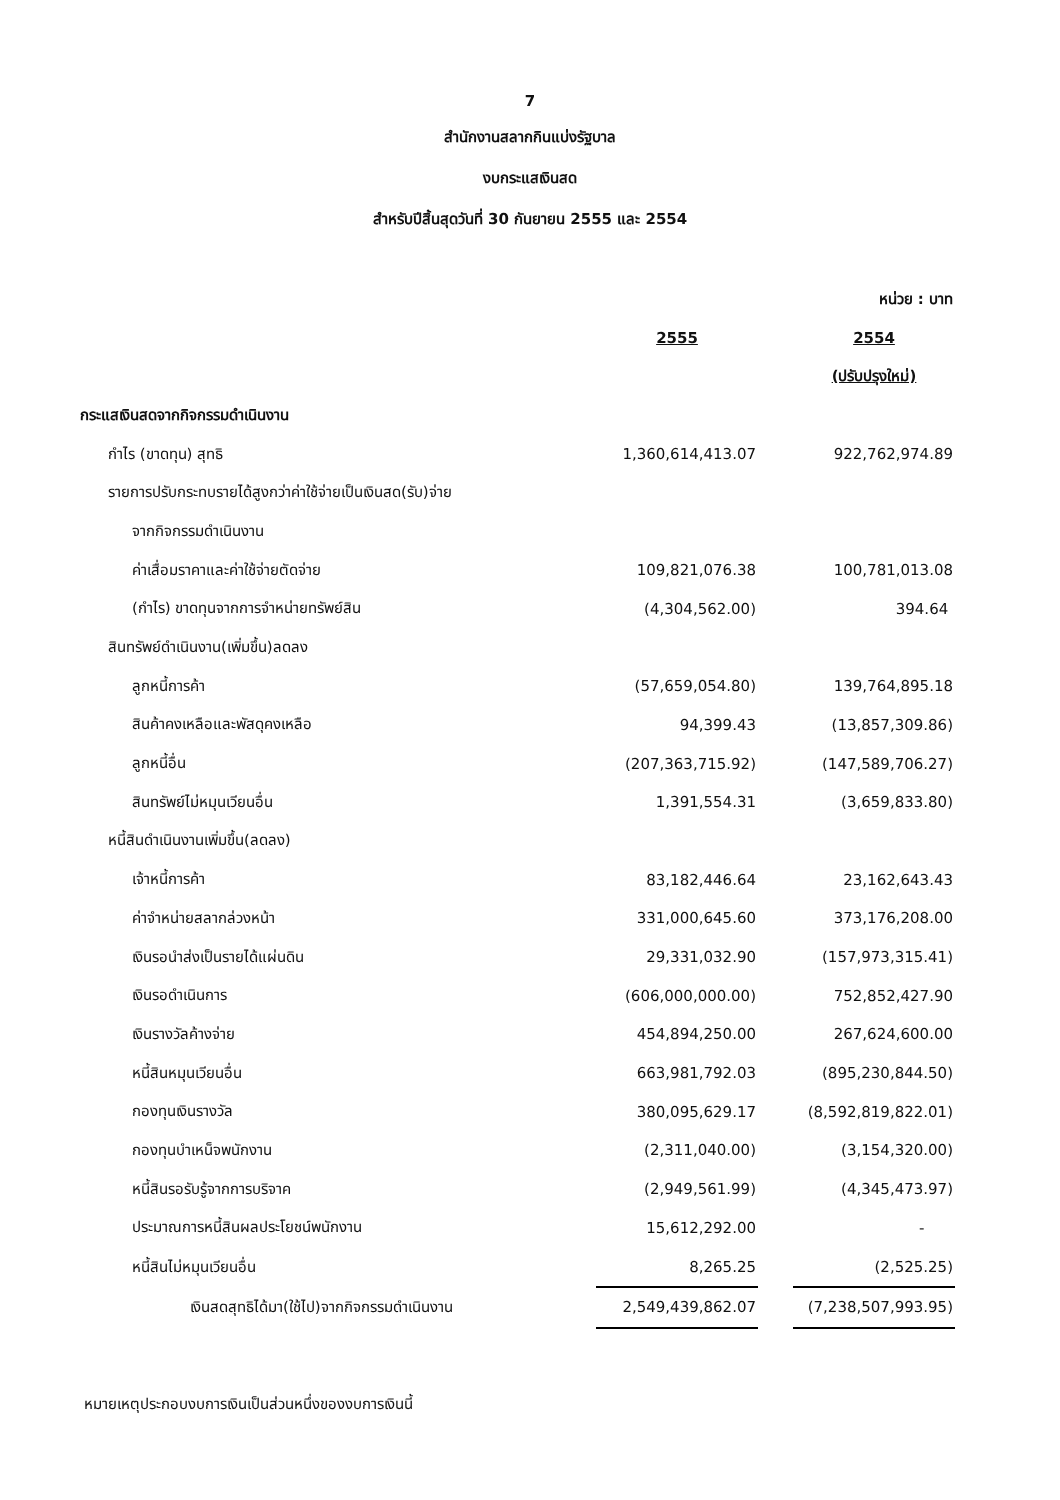7
สำนักงานสลากกินแบ่งรัฐบาล
งบกระแสเงินสด
สำหรับปีสิ้นสุดวันที่ 30 กันยายน 2555 และ 2554
| | | | หน่วย : บาท |
| | 2555 | | 2554 |
| | | | (ปรับปรุงใหม่) |
| กระแสเงินสดจากกิจกรรมดำเนินงาน | | | |
| กำไร (ขาดทุน) สุทธิ | 1,360,614,413.07 | | 922,762,974.89 |
| รายการปรับกระทบรายได้สูงกว่าค่าใช้จ่ายเป็นเงินสด(รับ)จ่าย | | | |
| จากกิจกรรมดำเนินงาน | | | |
| ค่าเสื่อมราคาและค่าใช้จ่ายตัดจ่าย | 109,821,076.38 | | 100,781,013.08 |
| (กำไร) ขาดทุนจากการจำหน่ายทรัพย์สิน | (4,304,562.00) | | 394.64 |
| สินทรัพย์ดำเนินงาน(เพิ่มขึ้น)ลดลง | | | |
| ลูกหนี้การค้า | (57,659,054.80) | | 139,764,895.18 |
| สินค้าคงเหลือและพัสดุคงเหลือ | 94,399.43 | | (13,857,309.86) |
| ลูกหนี้อื่น | (207,363,715.92) | | (147,589,706.27) |
| สินทรัพย์ไม่หมุนเวียนอื่น | 1,391,554.31 | | (3,659,833.80) |
| หนี้สินดำเนินงานเพิ่มขึ้น(ลดลง) | | | |
| เจ้าหนี้การค้า | 83,182,446.64 | | 23,162,643.43 |
| ค่าจำหน่ายสลากล่วงหน้า | 331,000,645.60 | | 373,176,208.00 |
| เงินรอนำส่งเป็นรายได้แผ่นดิน | 29,331,032.90 | | (157,973,315.41) |
| เงินรอดำเนินการ | (606,000,000.00) | | 752,852,427.90 |
| เงินรางวัลค้างจ่าย | 454,894,250.00 | | 267,624,600.00 |
| หนี้สินหมุนเวียนอื่น | 663,981,792.03 | | (895,230,844.50) |
| กองทุนเงินรางวัล | 380,095,629.17 | | (8,592,819,822.01) |
| กองทุนบำเหน็จพนักงาน | (2,311,040.00) | | (3,154,320.00) |
| หนี้สินรอรับรู้จากการบริจาค | (2,949,561.99) | | (4,345,473.97) |
| ประมาณการหนี้สินผลประโยชน์พนักงาน | 15,612,292.00 | | - |
| หนี้สินไม่หมุนเวียนอื่น | 8,265.25 | | (2,525.25) |
| เงินสดสุทธิได้มา(ใช้ไป)จากกิจกรรมดำเนินงาน | 2,549,439,862.07 | | (7,238,507,993.95) |
หมายเหตุประกอบงบการเงินเป็นส่วนหนึ่งของงบการเงินนี้